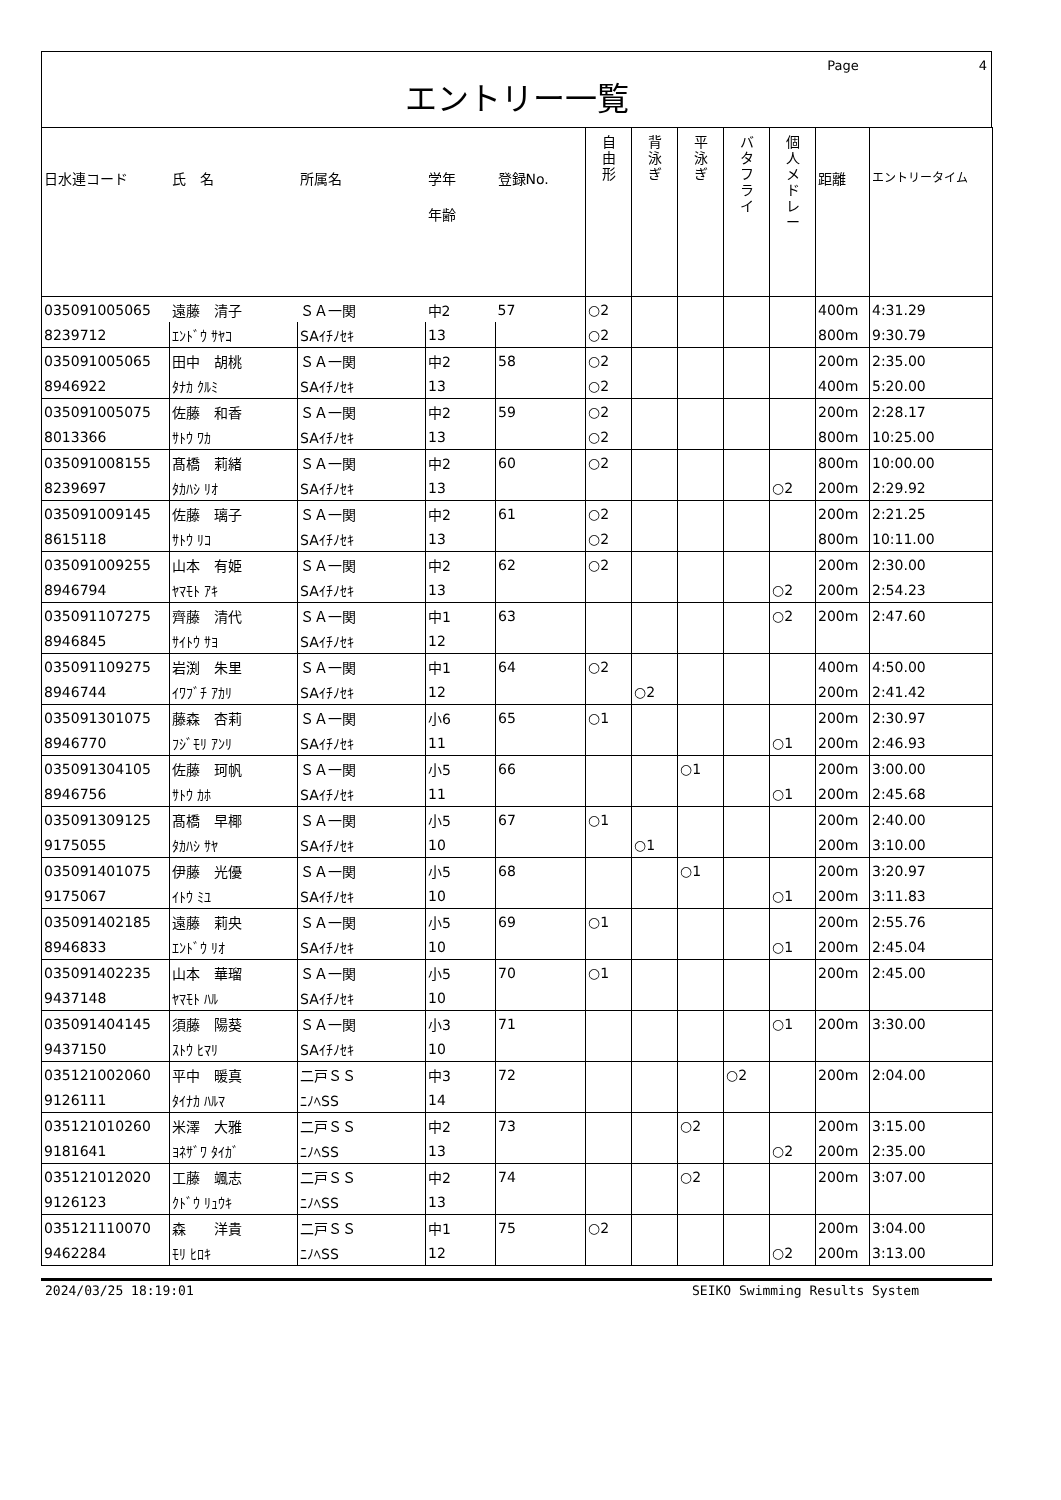Page 4
エントリー一覧
| 日水連コード | 氏 名 | 所属名 | 学年 年齢 | 登録No. | 自 由 形 | 背 泳 ぎ | 平 泳 ぎ | バ タ フ ラ イ | 個 人 メ ド レ ー | 距離 | エントリータイム |
| --- | --- | --- | --- | --- | --- | --- | --- | --- | --- | --- | --- |
| 035091005065 | 遠藤 清子 | ＳＡ一関 | 中2 | 57 | ○2 | | | | | 400m | 4:31.29 |
| 8239712 | ｴﾝﾄﾞｳ ｻﾔｺ | SAｲﾁﾉｾｷ | 13 | | ○2 | | | | | 800m | 9:30.79 |
| 035091005065 | 田中 胡桃 | ＳＡ一関 | 中2 | 58 | ○2 | | | | | 200m | 2:35.00 |
| 8946922 | ﾀﾅｶ ｸﾙﾐ | SAｲﾁﾉｾｷ | 13 | | ○2 | | | | | 400m | 5:20.00 |
| 035091005075 | 佐藤 和香 | ＳＡ一関 | 中2 | 59 | ○2 | | | | | 200m | 2:28.17 |
| 8013366 | ｻﾄｳ ﾜｶ | SAｲﾁﾉｾｷ | 13 | | ○2 | | | | | 800m | 10:25.00 |
| 035091008155 | 髙橋 莉緒 | ＳＡ一関 | 中2 | 60 | ○2 | | | | | 800m | 10:00.00 |
| 8239697 | ﾀｶﾊｼ ﾘｵ | SAｲﾁﾉｾｷ | 13 | | | | | | ○2 | 200m | 2:29.92 |
| 035091009145 | 佐藤 璃子 | ＳＡ一関 | 中2 | 61 | ○2 | | | | | 200m | 2:21.25 |
| 8615118 | ｻﾄｳ ﾘｺ | SAｲﾁﾉｾｷ | 13 | | ○2 | | | | | 800m | 10:11.00 |
| 035091009255 | 山本 有姫 | ＳＡ一関 | 中2 | 62 | ○2 | | | | | 200m | 2:30.00 |
| 8946794 | ﾔﾏﾓﾄ ｱｷ | SAｲﾁﾉｾｷ | 13 | | | | | | ○2 | 200m | 2:54.23 |
| 035091107275 | 齊藤 清代 | ＳＡ一関 | 中1 | 63 | | | | | ○2 | 200m | 2:47.60 |
| 8946845 | ｻｲﾄｳ ｻﾖ | SAｲﾁﾉｾｷ | 12 | | | | | | | | |
| 035091109275 | 岩渕 朱里 | ＳＡ一関 | 中1 | 64 | ○2 | | | | | 400m | 4:50.00 |
| 8946744 | ｲﾜﾌﾞﾁ ｱｶﾘ | SAｲﾁﾉｾｷ | 12 | | | ○2 | | | | 200m | 2:41.42 |
| 035091301075 | 藤森 杏莉 | ＳＡ一関 | 小6 | 65 | ○1 | | | | | 200m | 2:30.97 |
| 8946770 | ﾌｼﾞﾓﾘ ｱﾝﾘ | SAｲﾁﾉｾｷ | 11 | | | | | | ○1 | 200m | 2:46.93 |
| 035091304105 | 佐藤 珂帆 | ＳＡ一関 | 小5 | 66 | | | ○1 | | | 200m | 3:00.00 |
| 8946756 | ｻﾄｳ ｶﾎ | SAｲﾁﾉｾｷ | 11 | | | | | | ○1 | 200m | 2:45.68 |
| 035091309125 | 髙橋 早椰 | ＳＡ一関 | 小5 | 67 | ○1 | | | | | 200m | 2:40.00 |
| 9175055 | ﾀｶﾊｼ ｻﾔ | SAｲﾁﾉｾｷ | 10 | | | ○1 | | | | 200m | 3:10.00 |
| 035091401075 | 伊藤 光優 | ＳＡ一関 | 小5 | 68 | | | ○1 | | | 200m | 3:20.97 |
| 9175067 | ｲﾄｳ ﾐﾕ | SAｲﾁﾉｾｷ | 10 | | | | | | ○1 | 200m | 3:11.83 |
| 035091402185 | 遠藤 莉央 | ＳＡ一関 | 小5 | 69 | ○1 | | | | | 200m | 2:55.76 |
| 8946833 | ｴﾝﾄﾞｳ ﾘｵ | SAｲﾁﾉｾｷ | 10 | | | | | | ○1 | 200m | 2:45.04 |
| 035091402235 | 山本 華瑠 | ＳＡ一関 | 小5 | 70 | ○1 | | | | | 200m | 2:45.00 |
| 9437148 | ﾔﾏﾓﾄ ﾊﾙ | SAｲﾁﾉｾｷ | 10 | | | | | | | | |
| 035091404145 | 須藤 陽葵 | ＳＡ一関 | 小3 | 71 | | | | | ○1 | 200m | 3:30.00 |
| 9437150 | ｽﾄｳ ﾋﾏﾘ | SAｲﾁﾉｾｷ | 10 | | | | | | | | |
| 035121002060 | 平中 暖真 | 二戸ＳＳ | 中3 | 72 | | | | ○2 | | 200m | 2:04.00 |
| 9126111 | ﾀｲﾅｶ ﾊﾙﾏ | ﾆﾉﾍSS | 14 | | | | | | | | |
| 035121010260 | 米澤 大雅 | 二戸ＳＳ | 中2 | 73 | | | ○2 | | | 200m | 3:15.00 |
| 9181641 | ﾖﾈｻﾞﾜ ﾀｲｶﾞ | ﾆﾉﾍSS | 13 | | | | | | ○2 | 200m | 2:35.00 |
| 035121012020 | 工藤 颯志 | 二戸ＳＳ | 中2 | 74 | | | ○2 | | | 200m | 3:07.00 |
| 9126123 | ｸﾄﾞｳ ﾘｭｳｷ | ﾆﾉﾍSS | 13 | | | | | | | | |
| 035121110070 | 森 洋貴 | 二戸ＳＳ | 中1 | 75 | ○2 | | | | | 200m | 3:04.00 |
| 9462284 | ﾓﾘ ﾋﾛｷ | ﾆﾉﾍSS | 12 | | | | | | ○2 | 200m | 3:13.00 |
2024/03/25 18:19:01 SEIKO Swimming Results System